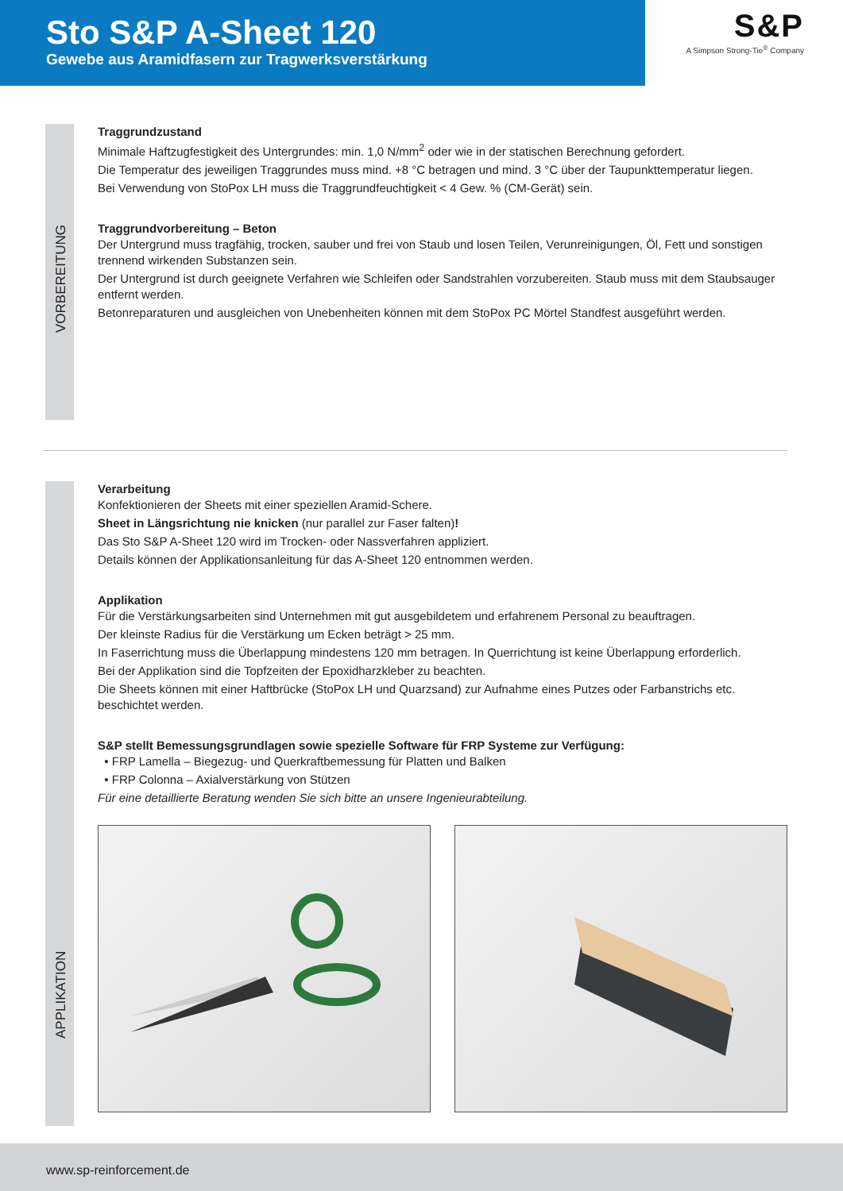Sto S&P A-Sheet 120
Gewebe aus Aramidfasern zur Tragwerksverstärkung
S&P
A Simpson Strong-Tie<sup>®</sup> Company
VORBEREITUNG
Traggrundzustand
Minimale Haftzugfestigkeit des Untergrundes: min. 1,0 N/mm<sup>2</sup> oder wie in der statischen Berechnung gefordert.
Die Temperatur des jeweiligen Traggrundes muss mind. +8 °C betragen und mind. 3 °C über der Taupunkttemperatur liegen.
Bei Verwendung von StoPox LH muss die Traggrundfeuchtigkeit < 4 Gew. % (CM-Gerät) sein.
Traggrundvorbereitung – Beton
Der Untergrund muss tragfähig, trocken, sauber und frei von Staub und losen Teilen, Verunreinigungen, Öl, Fett und sonstigen trennend wirkenden Substanzen sein.
Der Untergrund ist durch geeignete Verfahren wie Schleifen oder Sandstrahlen vorzubereiten. Staub muss mit dem Staubsauger entfernt werden.
Betonreparaturen und ausgleichen von Unebenheiten können mit dem StoPox PC Mörtel Standfest ausgeführt werden.
APPLIKATION
Verarbeitung
Konfektionieren der Sheets mit einer speziellen Aramid-Schere.
Sheet in Längsrichtung nie knicken (nur parallel zur Faser falten)!
Das Sto S&P A-Sheet 120 wird im Trocken- oder Nassverfahren appliziert.
Details können der Applikationsanleitung für das A-Sheet 120 entnommen werden.
Applikation
Für die Verstärkungsarbeiten sind Unternehmen mit gut ausgebildetem und erfahrenem Personal zu beauftragen.
Der kleinste Radius für die Verstärkung um Ecken beträgt > 25 mm.
In Faserrichtung muss die Überlappung mindestens 120 mm betragen. In Querrichtung ist keine Überlappung erforderlich.
Bei der Applikation sind die Topfzeiten der Epoxidharzkleber zu beachten.
Die Sheets können mit einer Haftbrücke (StoPox LH und Quarzsand) zur Aufnahme eines Putzes oder Farbanstrichs etc. beschichtet werden.
S&P stellt Bemessungsgrundlagen sowie spezielle Software für FRP Systeme zur Verfügung:
• FRP Lamella – Biegezug- und Querkraftbemessung für Platten und Balken
• FRP Colonna – Axialverstärkung von Stützen
Für eine detaillierte Beratung wenden Sie sich bitte an unsere Ingenieurabteilung.
www.sp-reinforcement.de